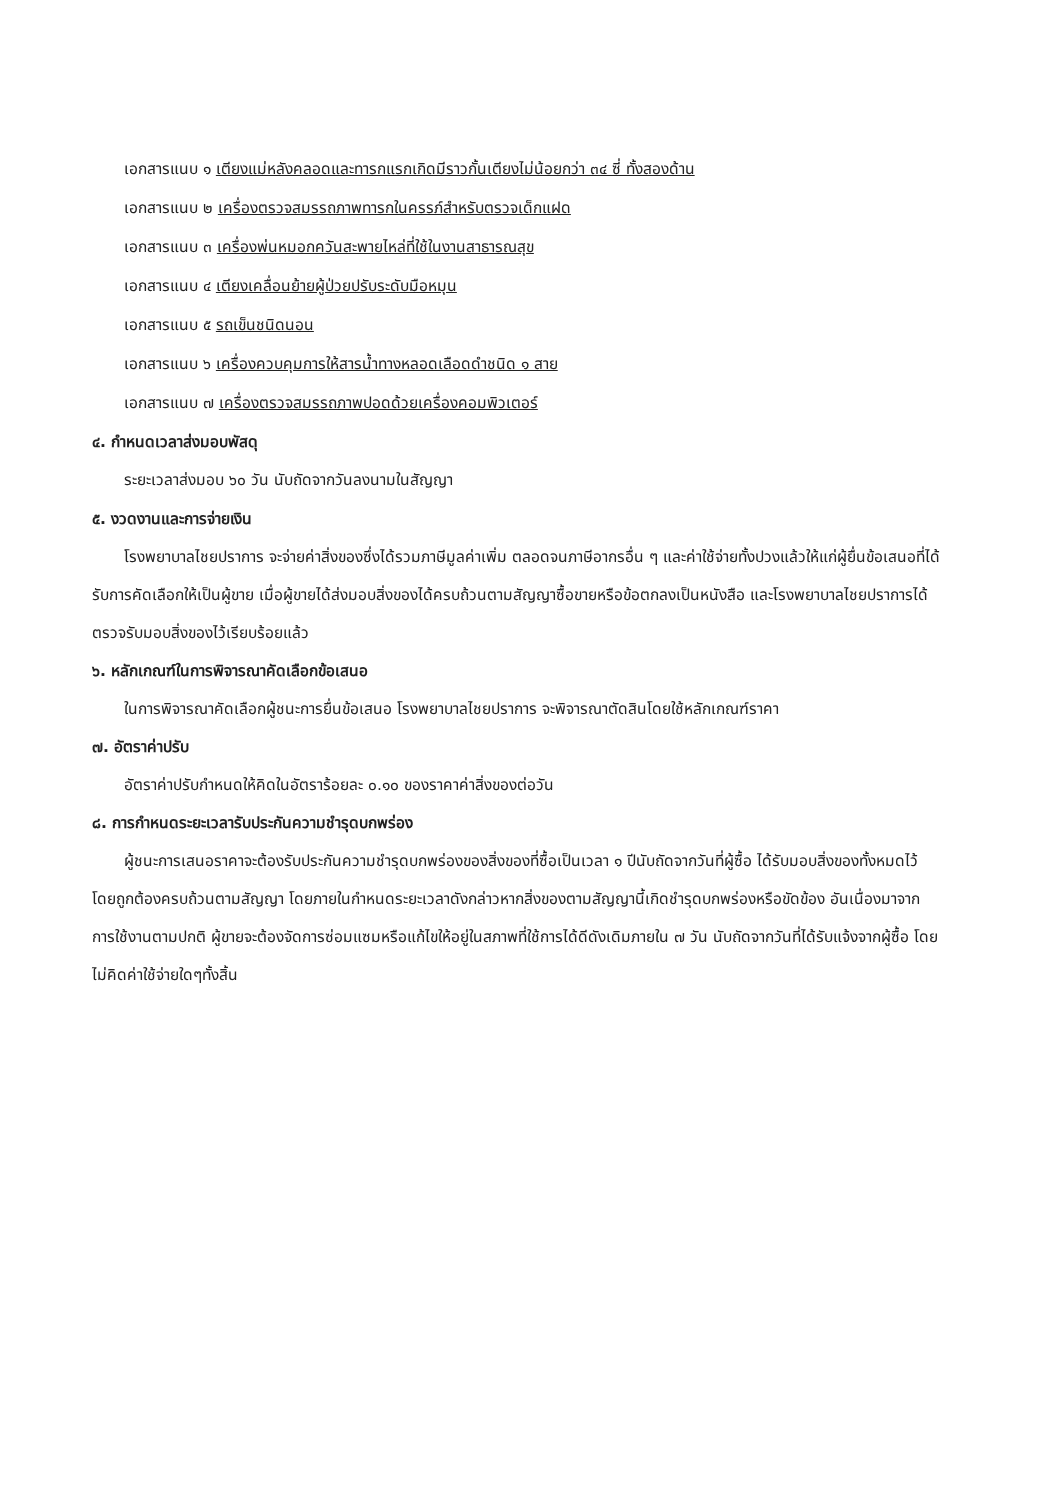เอกสารแนบ ๑ เตียงแม่หลังคลอดและทารกแรกเกิดมีราวกั้นเตียงไม่น้อยกว่า ๓๔ ซี่ ทั้งสองด้าน
เอกสารแนบ ๒ เครื่องตรวจสมรรถภาพทารกในครรภ์สำหรับตรวจเด็กแฝด
เอกสารแนบ ๓ เครื่องพ่นหมอกควันสะพายไหล่ที่ใช้ในงานสาธารณสุข
เอกสารแนบ ๔ เตียงเคลื่อนย้ายผู้ป่วยปรับระดับมือหมุน
เอกสารแนบ ๕ รถเข็นชนิดนอน
เอกสารแนบ ๖ เครื่องควบคุมการให้สารน้ำทางหลอดเลือดดำชนิด ๑ สาย
เอกสารแนบ ๗ เครื่องตรวจสมรรถภาพปอดด้วยเครื่องคอมพิวเตอร์
๔. กำหนดเวลาส่งมอบพัสดุ
ระยะเวลาส่งมอบ ๖๐ วัน นับถัดจากวันลงนามในสัญญา
๕. งวดงานและการจ่ายเงิน
โรงพยาบาลไชยปราการ จะจ่ายค่าสิ่งของซึ่งได้รวมภาษีมูลค่าเพิ่ม ตลอดจนภาษีอากรอื่น ๆ และค่าใช้จ่ายทั้งปวงแล้วให้แก่ผู้ยื่นข้อเสนอที่ได้รับการคัดเลือกให้เป็นผู้ขาย เมื่อผู้ขายได้ส่งมอบสิ่งของได้ครบถ้วนตามสัญญาซื้อขายหรือข้อตกลงเป็นหนังสือ และโรงพยาบาลไชยปราการได้ตรวจรับมอบสิ่งของไว้เรียบร้อยแล้ว
๖. หลักเกณฑ์ในการพิจารณาคัดเลือกข้อเสนอ
ในการพิจารณาคัดเลือกผู้ชนะการยื่นข้อเสนอ โรงพยาบาลไชยปราการ จะพิจารณาตัดสินโดยใช้หลักเกณฑ์ราคา
๗. อัตราค่าปรับ
อัตราค่าปรับกำหนดให้คิดในอัตราร้อยละ ๐.๑๐ ของราคาค่าสิ่งของต่อวัน
๘. การกำหนดระยะเวลารับประกันความชำรุดบกพร่อง
ผู้ชนะการเสนอราคาจะต้องรับประกันความชำรุดบกพร่องของสิ่งของที่ซื้อเป็นเวลา ๑ ปีนับถัดจากวันที่ผู้ซื้อ ได้รับมอบสิ่งของทั้งหมดไว้โดยถูกต้องครบถ้วนตามสัญญา โดยภายในกำหนดระยะเวลาดังกล่าวหากสิ่งของตามสัญญานี้เกิดชำรุดบกพร่องหรือขัดข้อง อันเนื่องมาจากการใช้งานตามปกติ ผู้ขายจะต้องจัดการซ่อมแซมหรือแก้ไขให้อยู่ในสภาพที่ใช้การได้ดีดังเดิมภายใน ๗ วัน นับถัดจากวันที่ได้รับแจ้งจากผู้ซื้อ โดยไม่คิดค่าใช้จ่ายใดๆทั้งสิ้น